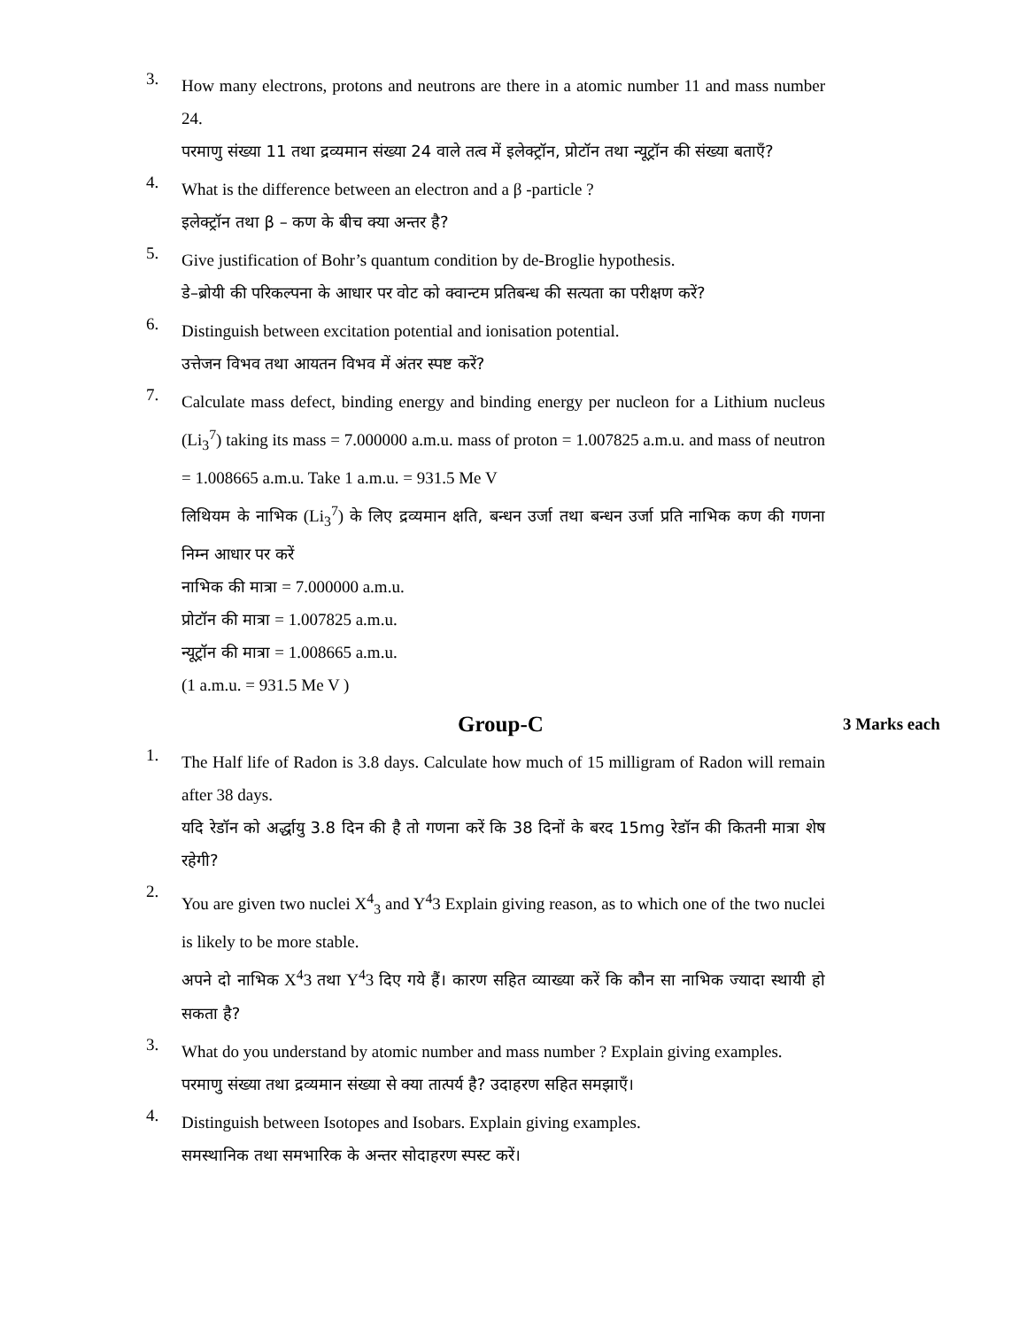3.
How many electrons, protons and neutrons are there in a atomic number 11 and mass number 24.
परमाणु संख्या 11 तथा द्रव्यमान संख्या 24 वाले तत्व में इलेक्ट्रॉन, प्रोटॉन तथा न्यूट्रॉन की संख्या बताएँ?
4.
What is the difference between an electron and a β -particle ?
इलेक्ट्रॉन तथा β – कण के बीच क्या अन्तर है?
5.
Give justification of Bohr’s quantum condition by de-Broglie hypothesis.
डे–ब्रोयी की परिकल्पना के आधार पर वोट को क्वान्टम प्रतिबन्ध की सत्यता का परीक्षण करें?
6.
Distinguish between excitation potential and ionisation potential.
उत्तेजन विभव तथा आयतन विभव में अंतर स्पष्ट करें?
7.
Calculate mass defect, binding energy and binding energy per nucleon for a Lithium nucleus (Li<sub>3</sub><sup>7</sup>) taking its mass = 7.000000 a.m.u. mass of proton = 1.007825 a.m.u. and mass of neutron = 1.008665 a.m.u. Take 1 a.m.u. = 931.5 Me V
लिथियम के नाभिक (Li<sub>3</sub><sup>7</sup>) के लिए द्रव्यमान क्षति, बन्धन उर्जा तथा बन्धन उर्जा प्रति नाभिक कण की गणना निम्न आधार पर करें
नाभिक की मात्रा = 7.000000 a.m.u.
प्रोटॉन की मात्रा = 1.007825 a.m.u.
न्यूट्रॉन की मात्रा = 1.008665 a.m.u.
(1 a.m.u. = 931.5 Me V )
Group-C
3 Marks each
1.
The Half life of Radon is 3.8 days. Calculate how much of 15 milligram of Radon will remain after 38 days.
यदि रेडॉन को अर्द्धायु 3.8 दिन की है तो गणना करें कि 38 दिनों के बरद 15mg रेडॉन की कितनी मात्रा शेष रहेगी?
2.
You are given two nuclei X<sup>4</sup><sub>3</sub> and Y<sup>4</sup>3 Explain giving reason, as to which one of the two nuclei is likely to be more stable.
अपने दो नाभिक X<sup>4</sup>3 तथा Y<sup>4</sup>3 दिए गये हैं। कारण सहित व्याख्या करें कि कौन सा नाभिक ज्यादा स्थायी हो सकता है?
3.
What do you understand by atomic number and mass number ? Explain giving examples.
परमाणु संख्या तथा द्रव्यमान संख्या से क्या तात्पर्य है? उदाहरण सहित समझाएँ।
4.
Distinguish between Isotopes and Isobars. Explain giving examples.
समस्थानिक तथा समभारिक के अन्तर सोदाहरण स्पस्ट करें।